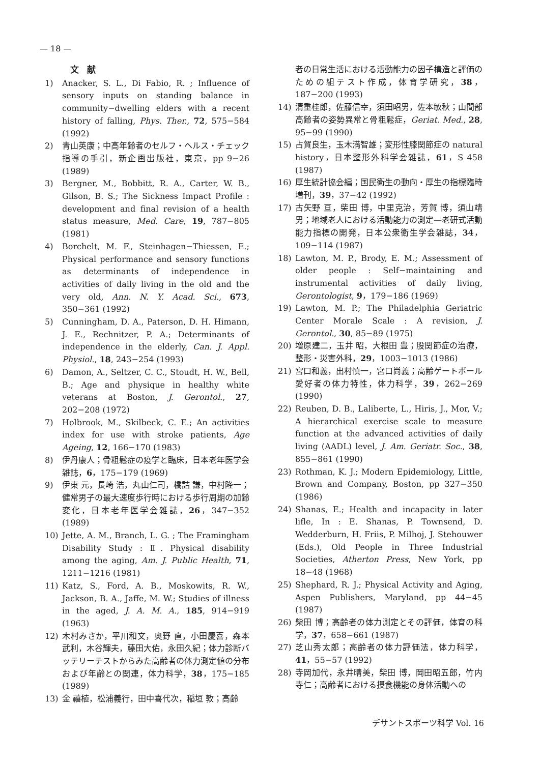— 18 —
文献
1) Anacker, S. L., Di Fabio, R. ; Influence of sensory inputs on standing balance in community−dwelling elders with a recent history of falling, Phys. Ther., 72, 575−584 (1992)
2) 青山英康；中高年齢者のセルフ・ヘルス・チェック指導の手引，新企画出版社，東京，pp 9−26 (1989)
3) Bergner, M., Bobbitt, R. A., Carter, W. B., Gilson, B. S.; The Sickness Impact Profile : development and final revision of a health status measure, Med. Care, 19, 787−805 (1981)
4) Borchelt, M. F., Steinhagen−Thiessen, E.; Physical performance and sensory functions as determinants of independence in activities of daily living in the old and the very old, Ann. N. Y. Acad. Sci., 673, 350−361 (1992)
5) Cunningham, D. A., Paterson, D. H. Himann, J. E., Rechnitzer, P. A.; Determinants of independence in the elderly, Can. J. Appl. Physiol., 18, 243−254 (1993)
6) Damon, A., Seltzer, C. C., Stoudt, H. W., Bell, B.; Age and physique in healthy white veterans at Boston, J. Gerontol., 27, 202−208 (1972)
7) Holbrook, M., Skilbeck, C. E.; An activities index for use with stroke patients, Age Ageing, 12, 166−170 (1983)
8) 伊丹康人；骨粗鬆症の疫学と臨床，日本老年医学会雑誌，6，175−179 (1969)
9) 伊東 元，長崎 浩，丸山仁司，橋詰 謙，中村隆一；健常男子の最大速度歩行時における歩行周期の加齢変化，日本老年医学会雑誌，26，347−352 (1989)
10) Jette, A. M., Branch, L. G. ; The Framingham Disability Study : Ⅱ. Physical disability among the aging, Am. J. Public Health, 71, 1211−1216 (1981)
11) Katz, S., Ford, A. B., Moskowits, R. W., Jackson, B. A., Jaffe, M. W.; Studies of illness in the aged, J. A. M. A., 185, 914−919 (1963)
12) 木村みさか，平川和文，奥野 直，小田慶喜，森本武利，木谷輝夫，藤田大佑，永田久紀；体力診断バッテリーテストからみた高齢者の体力測定値の分布および年齢との関連，体力科学，38，175−185 (1989)
13) 金 禧植，松浦義行，田中喜代次，稲垣 敦；高齢
者の日常生活における活動能力の因子構造と評価のための組テスト作成，体育学研究，38，187−200 (1993)
14) 清重桂郎，佐藤信幸，須田昭男，佐本敏秋；山間部高齢者の姿勢異常と骨粗鬆症，Geriat. Med., 28, 95−99 (1990)
15) 占賀良生，玉木満智雄；変形性膝関節症の natural history，日本整形外科学会雑誌，61，S 458 (1987)
16) 厚生統計協会編；国民衛生の動向・厚生の指標臨時増刊，39，37−42 (1992)
17) 古矢野 亘，柴田 博，中里克治，芳賀 博，須山靖男；地域老人における活動能力の測定—老研式活動能力指標の開発，日本公衆衛生学会雑誌，34，109−114 (1987)
18) Lawton, M. P., Brody, E. M.; Assessment of older people : Self−maintaining and instrumental activities of daily living, Gerontologist, 9，179−186 (1969)
19) Lawton, M. P.; The Philadelphia Geriatric Center Morale Scale : A revision, J. Gerontol., 30, 85−89 (1975)
20) 増原建二，玉井 昭，大根田 豊；股関節症の治療，整形・災害外科，29，1003−1013 (1986)
21) 宮口和義，出村慎一，宮口尚義；高齢ゲートボール愛好者の体力特性，体力科学，39，262−269 (1990)
22) Reuben, D. B., Laliberte, L., Hiris, J., Mor, V.; A hierarchical exercise scale to measure function at the advanced activities of daily living (AADL) level, J. Am. Geriatr. Soc., 38, 855−861 (1990)
23) Rothman, K. J.; Modern Epidemiology, Little, Brown and Company, Boston, pp 327−350 (1986)
24) Shanas, E.; Health and incapacity in later lifle, In : E. Shanas, P. Townsend, D. Wedderburn, H. Friis, P. Milhoj, J. Stehouwer (Eds.), Old People in Three Industrial Societies, Atherton Press, New York, pp 18−48 (1968)
25) Shephard, R. J.; Physical Activity and Aging, Aspen Publishers, Maryland, pp 44−45 (1987)
26) 柴田 博；高齢者の体力測定とその評価，体育の科学，37，658−661 (1987)
27) 芝山秀太郎；高齢者の体力評価法，体力科学，41，55−57 (1992)
28) 寺岡加代，永井晴美，柴田 博，岡田昭五郎，竹内寺仁；高齢者における摂食機能の身体活動への
デサントスポーツ科学 Vol. 16